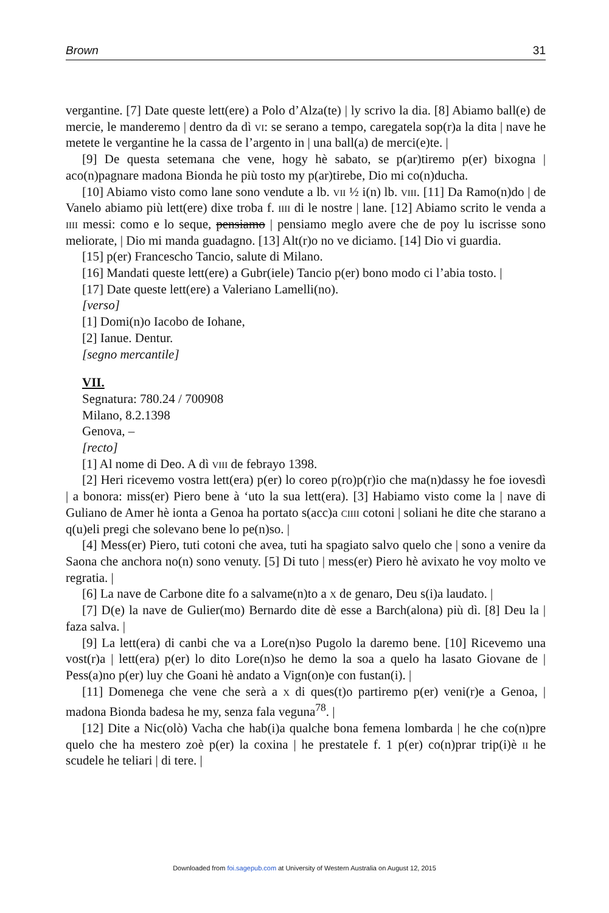Brown 31
vergantine. [7] Date queste lett(ere) a Polo d’Alza(te) | ly scrivo la dia. [8] Abiamo ball(e) de mercie, le manderemo | dentro da dì vi: se serano a tempo, caregatela sop(r)a la dita | nave he metete le vergantine he la cassa de l’argento in | una ball(a) de merci(e)te. |
[9] De questa setemana che vene, hogy hè sabato, se p(ar)tiremo p(er) bixogna | aco(n)pagnare madona Bionda he più tosto my p(ar)tirebe, Dio mi co(n)ducha.
[10] Abiamo visto como lane sono vendute a lb. vii ½ i(n) lb. viii. [11] Da Ramo(n)do | de Vanelo abiamo più lett(ere) dixe troba f. iiii di le nostre | lane. [12] Abiamo scrito le venda a iiii messi: como e lo seque, pensiamo | pensiamo meglo avere che de poy lu iscrisse sono meliorate, | Dio mi manda guadagno. [13] Alt(r)o no ve diciamo. [14] Dio vi guardia.
[15] p(er) Francescho Tancio, salute di Milano.
[16] Mandati queste lett(ere) a Gubr(iele) Tancio p(er) bono modo ci l’abia tosto. |
[17] Date queste lett(ere) a Valeriano Lamelli(no).
[verso]
[1] Domi(n)o Iacobo de Iohane,
[2] Ianue. Dentur.
[segno mercantile]
VII.
Segnatura: 780.24 / 700908
Milano, 8.2.1398
Genova, –
[recto]
[1] Al nome di Deo. A dì viii de febrayo 1398.
[2] Heri ricevemo vostra lett(era) p(er) lo coreo p(ro)p(r)io che ma(n)dassy he foe iovesdì | a bonora: miss(er) Piero bene à ‘uto la sua lett(era). [3] Habiamo visto come la | nave di Guliano de Amer hè ionta a Genoa ha portato s(acc)a ciiii cotoni | soliani he dite che starano a q(u)eli pregi che solevano bene lo pe(n)so. |
[4] Mess(er) Piero, tuti cotoni che avea, tuti ha spagiato salvo quelo che | sono a venire da Saona che anchora no(n) sono venuty. [5] Di tuto | mess(er) Piero hè avixato he voy molto ve regratia. |
[6] La nave de Carbone dite fo a salvame(n)to a x de genaro, Deu s(i)a laudato. |
[7] D(e) la nave de Gulier(mo) Bernardo dite dè esse a Barch(alona) più dì. [8] Deu la | faza salva. |
[9] La lett(era) di canbi che va a Lore(n)so Pugolo la daremo bene. [10] Ricevemo una vost(r)a | lett(era) p(er) lo dito Lore(n)so he demo la soa a quelo ha lasato Giovane de | Pess(a)no p(er) luy che Goani hè andato a Vign(on)e con fustan(i). |
[11] Domenega che vene che serà a x di ques(t)o partiremo p(er) veni(r)e a Genoa, | madona Bionda badesa he my, senza fala veguna<sup>78</sup>. |
[12] Dite a Nic(olò) Vacha che hab(i)a qualche bona femena lombarda | he che co(n)pre quelo che ha mestero zoè p(er) la coxina | he prestatele f. 1 p(er) co(n)prar trip(i)è ii he scudele he teliari | di tere. |
Downloaded from foi.sagepub.com at University of Western Australia on August 12, 2015